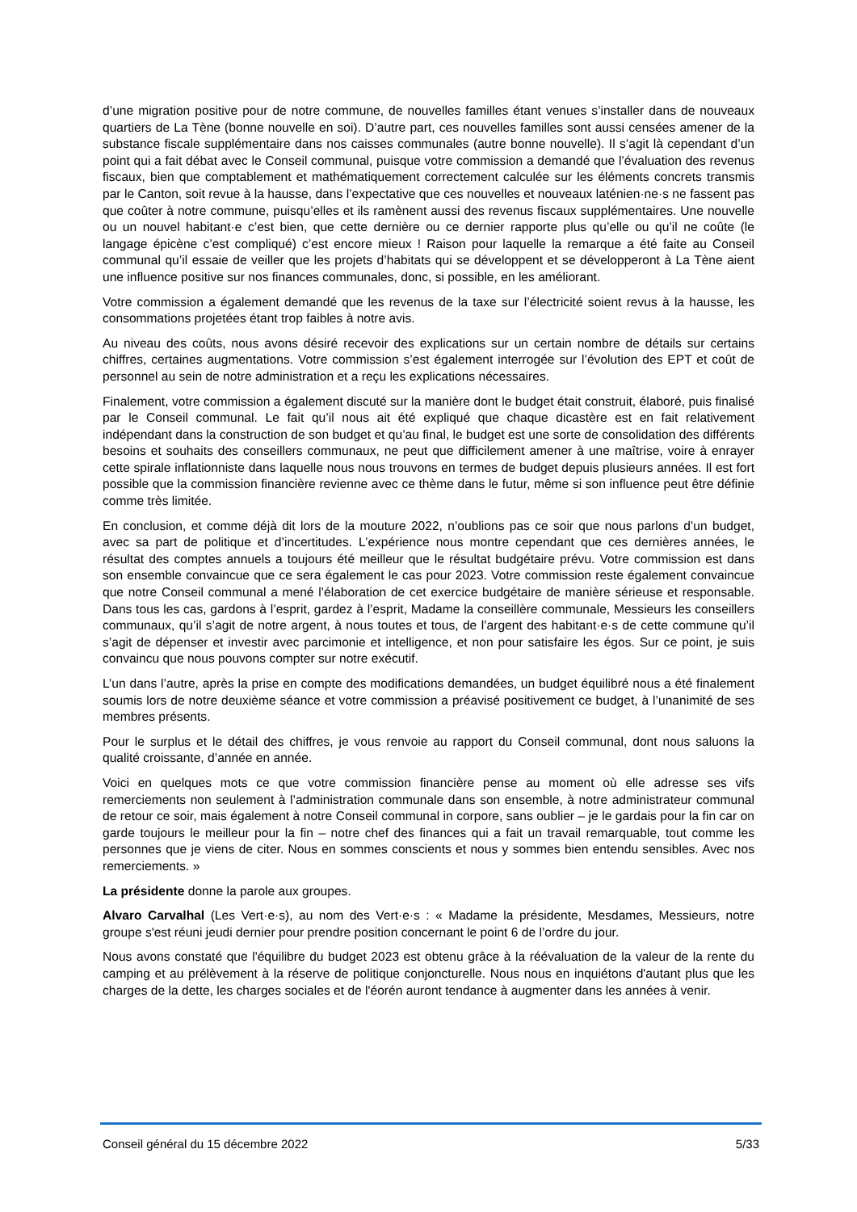d’une migration positive pour de notre commune, de nouvelles familles étant venues s’installer dans de nouveaux quartiers de La Tène (bonne nouvelle en soi). D’autre part, ces nouvelles familles sont aussi censées amener de la substance fiscale supplémentaire dans nos caisses communales (autre bonne nouvelle). Il s’agit là cependant d’un point qui a fait débat avec le Conseil communal, puisque votre commission a demandé que l’évaluation des revenus fiscaux, bien que comptablement et mathématiquement correctement calculée sur les éléments concrets transmis par le Canton, soit revue à la hausse, dans l’expectative que ces nouvelles et nouveaux laténien·ne·s ne fassent pas que coûter à notre commune, puisqu’elles et ils ramènent aussi des revenus fiscaux supplémentaires. Une nouvelle ou un nouvel habitant·e c’est bien, que cette dernière ou ce dernier rapporte plus qu’elle ou qu’il ne coûte (le langage épicène c’est compliqué) c’est encore mieux ! Raison pour laquelle la remarque a été faite au Conseil communal qu’il essaie de veiller que les projets d’habitats qui se développent et se développeront à La Tène aient une influence positive sur nos finances communales, donc, si possible, en les améliorant.
Votre commission a également demandé que les revenus de la taxe sur l’électricité soient revus à la hausse, les consommations projetées étant trop faibles à notre avis.
Au niveau des coûts, nous avons désiré recevoir des explications sur un certain nombre de détails sur certains chiffres, certaines augmentations. Votre commission s’est également interrogée sur l’évolution des EPT et coût de personnel au sein de notre administration et a reçu les explications nécessaires.
Finalement, votre commission a également discuté sur la manière dont le budget était construit, élaboré, puis finalisé par le Conseil communal. Le fait qu’il nous ait été expliqué que chaque dicastère est en fait relativement indépendant dans la construction de son budget et qu’au final, le budget est une sorte de consolidation des différents besoins et souhaits des conseillers communaux, ne peut que difficilement amener à une maîtrise, voire à enrayer cette spirale inflationniste dans laquelle nous nous trouvons en termes de budget depuis plusieurs années. Il est fort possible que la commission financière revienne avec ce thème dans le futur, même si son influence peut être définie comme très limitée.
En conclusion, et comme déjà dit lors de la mouture 2022, n’oublions pas ce soir que nous parlons d’un budget, avec sa part de politique et d’incertitudes. L’expérience nous montre cependant que ces dernières années, le résultat des comptes annuels a toujours été meilleur que le résultat budgétaire prévu. Votre commission est dans son ensemble convaincue que ce sera également le cas pour 2023. Votre commission reste également convaincue que notre Conseil communal a mené l’élaboration de cet exercice budgétaire de manière sérieuse et responsable. Dans tous les cas, gardons à l’esprit, gardez à l’esprit, Madame la conseillère communale, Messieurs les conseillers communaux, qu’il s’agit de notre argent, à nous toutes et tous, de l’argent des habitant·e·s de cette commune qu’il s’agit de dépenser et investir avec parcimonie et intelligence, et non pour satisfaire les égos. Sur ce point, je suis convaincu que nous pouvons compter sur notre exécutif.
L’un dans l’autre, après la prise en compte des modifications demandées, un budget équilibré nous a été finalement soumis lors de notre deuxième séance et votre commission a préavisé positivement ce budget, à l’unanimité de ses membres présents.
Pour le surplus et le détail des chiffres, je vous renvoie au rapport du Conseil communal, dont nous saluons la qualité croissante, d’année en année.
Voici en quelques mots ce que votre commission financière pense au moment où elle adresse ses vifs remerciements non seulement à l’administration communale dans son ensemble, à notre administrateur communal de retour ce soir, mais également à notre Conseil communal in corpore, sans oublier – je le gardais pour la fin car on garde toujours le meilleur pour la fin – notre chef des finances qui a fait un travail remarquable, tout comme les personnes que je viens de citer. Nous en sommes conscients et nous y sommes bien entendu sensibles. Avec nos remerciements. »
La présidente donne la parole aux groupes.
Alvaro Carvalhal (Les Vert·e·s), au nom des Vert·e·s : « Madame la présidente, Mesdames, Messieurs, notre groupe s'est réuni jeudi dernier pour prendre position concernant le point 6 de l’ordre du jour.
Nous avons constaté que l'équilibre du budget 2023 est obtenu grâce à la réévaluation de la valeur de la rente du camping et au prélèvement à la réserve de politique conjoncturelle. Nous nous en inquiétons d'autant plus que les charges de la dette, les charges sociales et de l'éorén auront tendance à augmenter dans les années à venir.
Conseil général du 15 décembre 2022 5/33